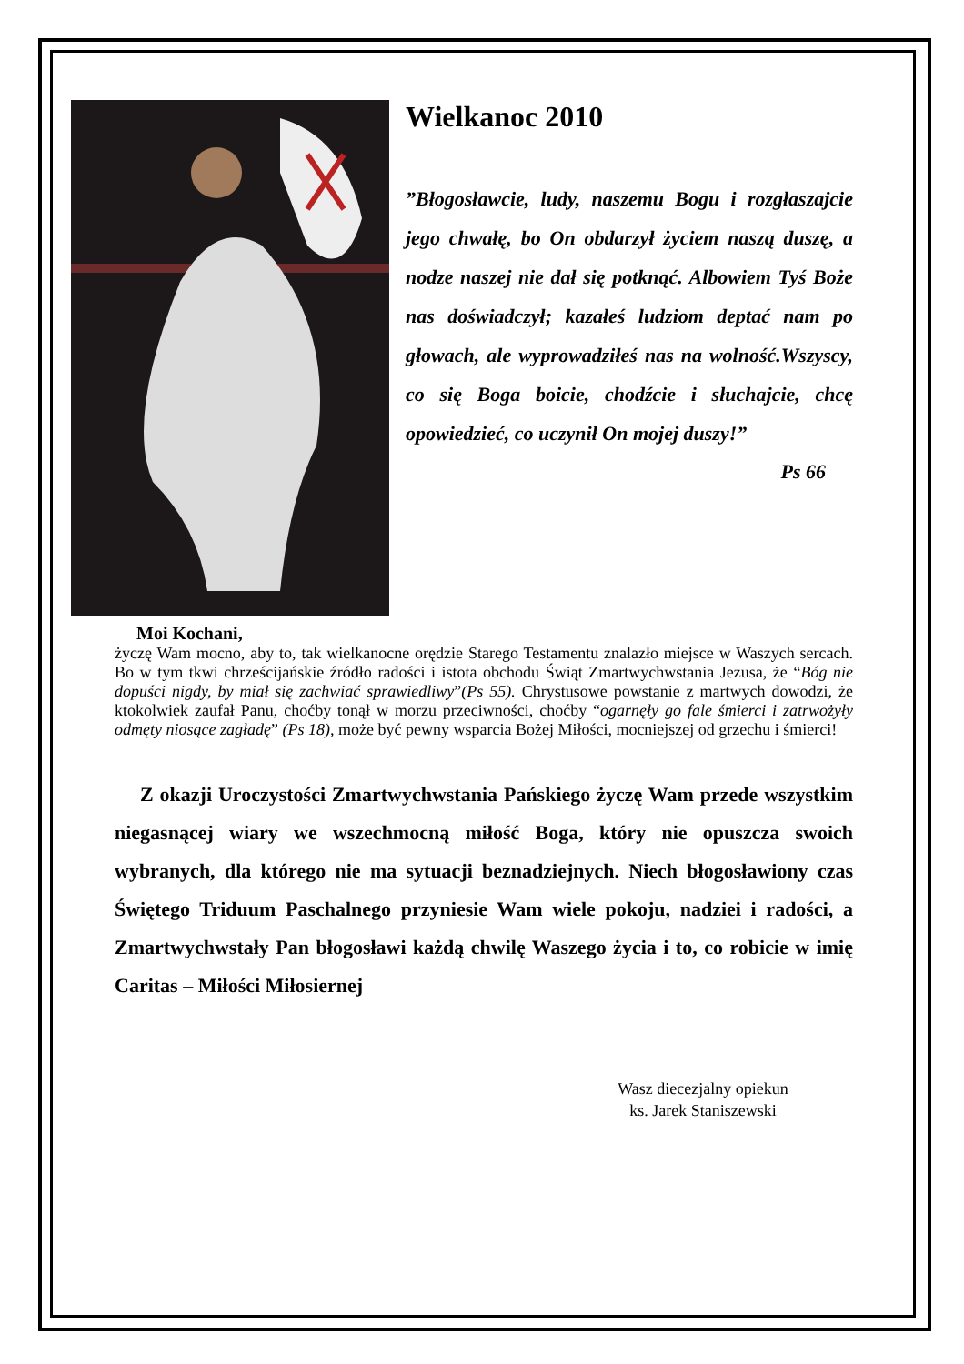Wielkanoc 2010
”Błogosławcie, ludy, naszemu Bogu i rozgłaszajcie jego chwałę, bo On obdarzył życiem naszą duszę, a nodze naszej nie dał się potknąć. Albowiem Tyś Boże nas doświadczył; kazałeś ludziom deptać nam po głowach, ale wyprowadziłeś nas na wolność.Wszyscy, co się Boga boicie, chodźcie i słuchajcie, chcę opowiedzieć, co uczynił On mojej duszy!”
Ps 66
Moi Kochani,
życzę Wam mocno, aby to, tak wielkanocne orędzie Starego Testamentu znalazło miejsce w Waszych sercach. Bo w tym tkwi chrześcijańskie źródło radości i istota obchodu Świąt Zmartwychwstania Jezusa, że “Bóg nie dopuści nigdy, by miał się zachwiać sprawiedliwy”(Ps 55). Chrystusowe powstanie z martwych dowodzi, że ktokolwiek zaufał Panu, choćby tonął w morzu przeciwności, choćby “ogarnęły go fale śmierci i zatrwożyły odmęty niosące zagładę” (Ps 18), może być pewny wsparcia Bożej Miłości, mocniejszej od grzechu i śmierci!
Z okazji Uroczystości Zmartwychwstania Pańskiego życzę Wam przede wszystkim niegasnącej wiary we wszechmocną miłość Boga, który nie opuszcza swoich wybranych, dla którego nie ma sytuacji beznadziejnych. Niech błogosławiony czas Świętego Triduum Paschalnego przyniesie Wam wiele pokoju, nadziei i radości, a Zmartwychwstały Pan błogosławi każdą chwilę Waszego życia i to, co robicie w imię Caritas – Miłości Miłosiernej
Wasz diecezjalny opiekun
ks. Jarek Staniszewski